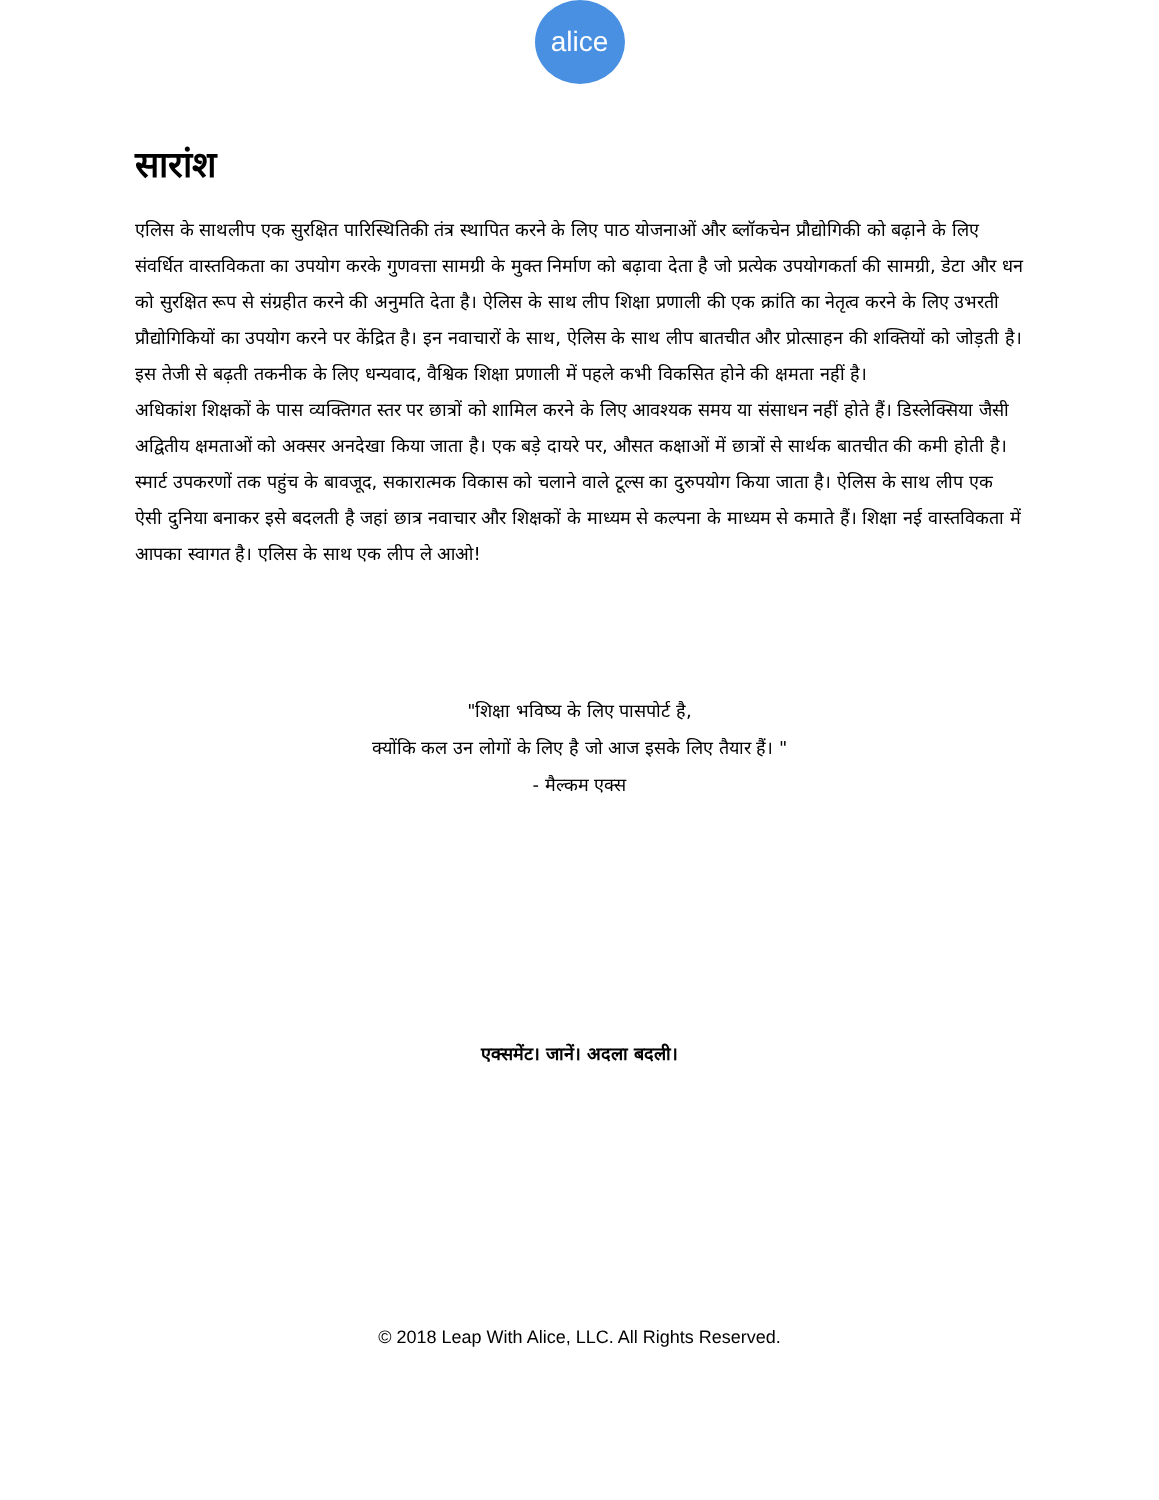alice
सारांश
एलिस के साथलीप एक सुरक्षित पारिस्थितिकी तंत्र स्थापित करने के लिए पाठ योजनाओं और ब्लॉकचेन प्रौद्योगिकी को बढ़ाने के लिए संवर्धित वास्तविकता का उपयोग करके गुणवत्ता सामग्री के मुक्त निर्माण को बढ़ावा देता है जो प्रत्येक उपयोगकर्ता की सामग्री, डेटा और धन को सुरक्षित रूप से संग्रहीत करने की अनुमति देता है। ऐलिस के साथ लीप शिक्षा प्रणाली की एक क्रांति का नेतृत्व करने के लिए उभरती प्रौद्योगिकियों का उपयोग करने पर केंद्रित है। इन नवाचारों के साथ, ऐलिस के साथ लीप बातचीत और प्रोत्साहन की शक्तियों को जोड़ती है। इस तेजी से बढ़ती तकनीक के लिए धन्यवाद, वैश्विक शिक्षा प्रणाली में पहले कभी विकसित होने की क्षमता नहीं है।
अधिकांश शिक्षकों के पास व्यक्तिगत स्तर पर छात्रों को शामिल करने के लिए आवश्यक समय या संसाधन नहीं होते हैं। डिस्लेक्सिया जैसी अद्वितीय क्षमताओं को अक्सर अनदेखा किया जाता है। एक बड़े दायरे पर, औसत कक्षाओं में छात्रों से सार्थक बातचीत की कमी होती है। स्मार्ट उपकरणों तक पहुंच के बावजूद, सकारात्मक विकास को चलाने वाले टूल्स का दुरुपयोग किया जाता है। ऐलिस के साथ लीप एक ऐसी दुनिया बनाकर इसे बदलती है जहां छात्र नवाचार और शिक्षकों के माध्यम से कल्पना के माध्यम से कमाते हैं। शिक्षा नई वास्तविकता में आपका स्वागत है। एलिस के साथ एक लीप ले आओ!
"शिक्षा भविष्य के लिए पासपोर्ट है,
क्योंकि कल उन लोगों के लिए है जो आज इसके लिए तैयार हैं। "
- मैल्कम एक्स
एक्समेंट। जानें। अदला बदली।
© 2018 Leap With Alice, LLC. All Rights Reserved.